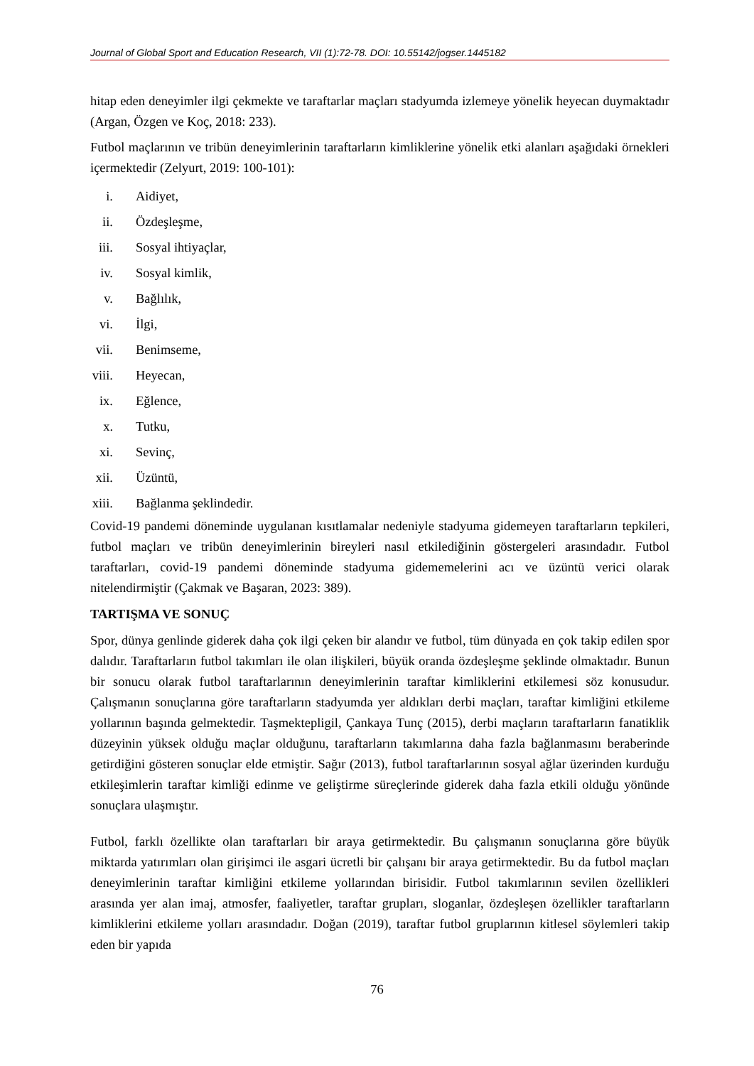Journal of Global Sport and Education Research, VII (1):72-78. DOI: 10.55142/jogser.1445182
hitap eden deneyimler ilgi çekmekte ve taraftarlar maçları stadyumda izlemeye yönelik heyecan duymaktadır (Argan, Özgen ve Koç, 2018: 233).
Futbol maçlarının ve tribün deneyimlerinin taraftarların kimliklerine yönelik etki alanları aşağıdaki örnekleri içermektedir (Zelyurt, 2019: 100-101):
i. Aidiyet,
ii. Özdeşleşme,
iii. Sosyal ihtiyaçlar,
iv. Sosyal kimlik,
v. Bağlılık,
vi. İlgi,
vii. Benimseme,
viii. Heyecan,
ix. Eğlence,
x. Tutku,
xi. Sevinç,
xii. Üzüntü,
xiii. Bağlanma şeklindedir.
Covid-19 pandemi döneminde uygulanan kısıtlamalar nedeniyle stadyuma gidemeyen taraftarların tepkileri, futbol maçları ve tribün deneyimlerinin bireyleri nasıl etkilediğinin göstergeleri arasındadır. Futbol taraftarları, covid-19 pandemi döneminde stadyuma gidememelerini acı ve üzüntü verici olarak nitelendirmiştir (Çakmak ve Başaran, 2023: 389).
TARTIŞMA VE SONUÇ
Spor, dünya genlinde giderek daha çok ilgi çeken bir alandır ve futbol, tüm dünyada en çok takip edilen spor dalıdır. Taraftarların futbol takımları ile olan ilişkileri, büyük oranda özdeşleşme şeklinde olmaktadır. Bunun bir sonucu olarak futbol taraftarlarının deneyimlerinin taraftar kimliklerini etkilemesi söz konusudur. Çalışmanın sonuçlarına göre taraftarların stadyumda yer aldıkları derbi maçları, taraftar kimliğini etkileme yollarının başında gelmektedir. Taşmektepligil, Çankaya Tunç (2015), derbi maçların taraftarların fanatiklik düzeyinin yüksek olduğu maçlar olduğunu, taraftarların takımlarına daha fazla bağlanmasını beraberinde getirdiğini gösteren sonuçlar elde etmiştir. Sağır (2013), futbol taraftarlarının sosyal ağlar üzerinden kurduğu etkileşimlerin taraftar kimliği edinme ve geliştirme süreçlerinde giderek daha fazla etkili olduğu yönünde sonuçlara ulaşmıştır.
Futbol, farklı özellikte olan taraftarları bir araya getirmektedir. Bu çalışmanın sonuçlarına göre büyük miktarda yatırımları olan girişimci ile asgari ücretli bir çalışanı bir araya getirmektedir. Bu da futbol maçları deneyimlerinin taraftar kimliğini etkileme yollarından birisidir. Futbol takımlarının sevilen özellikleri arasında yer alan imaj, atmosfer, faaliyetler, taraftar grupları, sloganlar, özdeşleşen özellikler taraftarların kimliklerini etkileme yolları arasındadır. Doğan (2019), taraftar futbol gruplarının kitlesel söylemleri takip eden bir yapıda
76